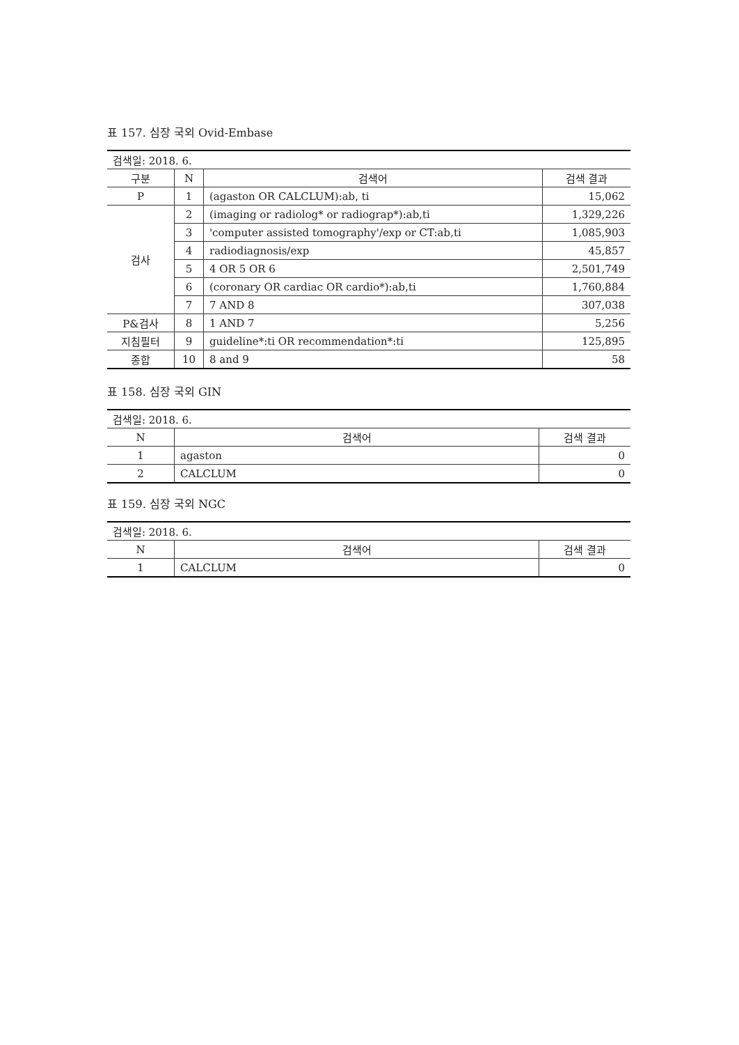표 157. 심장 국외 Ovid-Embase
| 검색일: 2018. 6. | | | |
| 구분 | N | 검색어 | 검색 결과 |
| P | 1 | (agaston OR CALCLUM):ab, ti | 15,062 |
| 검사 | 2 | (imaging or radiolog* or radiograp*):ab,ti | 1,329,226 |
| | 3 | 'computer assisted tomography'/exp or CT:ab,ti | 1,085,903 |
| | 4 | radiodiagnosis/exp | 45,857 |
| | 5 | 4 OR 5 OR 6 | 2,501,749 |
| | 6 | (coronary OR cardiac OR cardio*):ab,ti | 1,760,884 |
| | 7 | 7 AND 8 | 307,038 |
| P&검사 | 8 | 1 AND 7 | 5,256 |
| 지침필터 | 9 | guideline*:ti OR recommendation*:ti | 125,895 |
| 종합 | 10 | 8 and 9 | 58 |
표 158. 심장 국외 GIN
| 검색일: 2018. 6. | | |
| N | 검색어 | 검색 결과 |
| 1 | agaston | 0 |
| 2 | CALCLUM | 0 |
표 159. 심장 국외 NGC
| 검색일: 2018. 6. | | |
| N | 검색어 | 검색 결과 |
| 1 | CALCLUM | 0 |